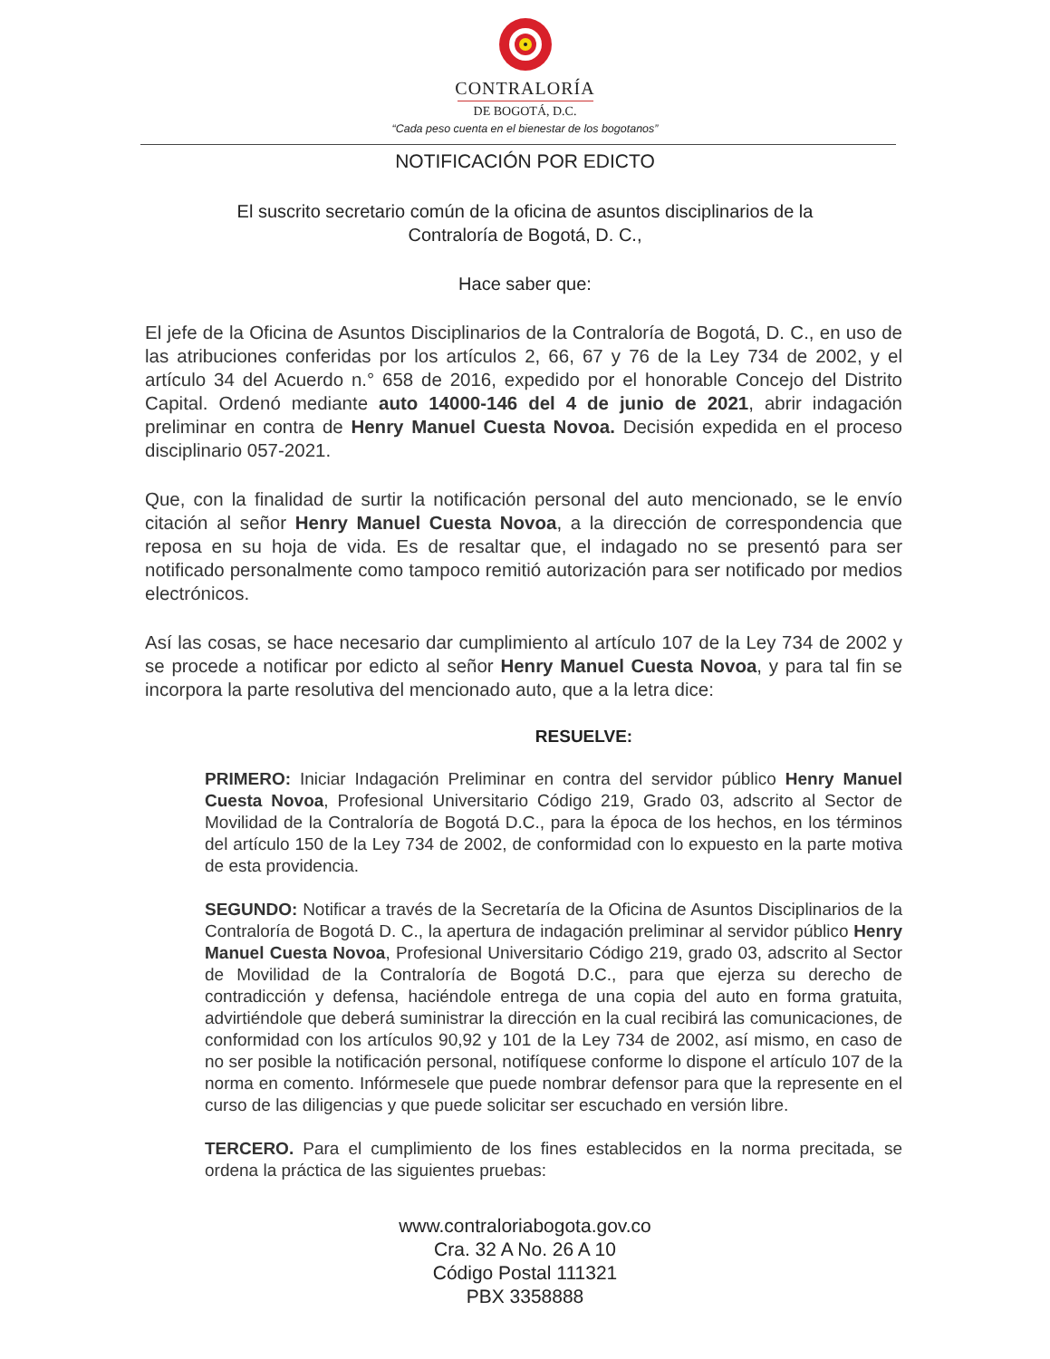CONTRALORÍA
DE BOGOTÁ, D.C.
“Cada peso cuenta en el bienestar de los bogotanos”
NOTIFICACIÓN POR EDICTO
El suscrito secretario común de la oficina de asuntos disciplinarios de la
Contraloría de Bogotá, D. C.,
Hace saber que:
El jefe de la Oficina de Asuntos Disciplinarios de la Contraloría de Bogotá, D. C., en uso de las atribuciones conferidas por los artículos 2, 66, 67 y 76 de la Ley 734 de 2002, y el artículo 34 del Acuerdo n.° 658 de 2016, expedido por el honorable Concejo del Distrito Capital. Ordenó mediante auto 14000-146 del 4 de junio de 2021, abrir indagación preliminar en contra de Henry Manuel Cuesta Novoa. Decisión expedida en el proceso disciplinario 057-2021.
Que, con la finalidad de surtir la notificación personal del auto mencionado, se le envío citación al señor Henry Manuel Cuesta Novoa, a la dirección de correspondencia que reposa en su hoja de vida. Es de resaltar que, el indagado no se presentó para ser notificado personalmente como tampoco remitió autorización para ser notificado por medios electrónicos.
Así las cosas, se hace necesario dar cumplimiento al artículo 107 de la Ley 734 de 2002 y se procede a notificar por edicto al señor Henry Manuel Cuesta Novoa, y para tal fin se incorpora la parte resolutiva del mencionado auto, que a la letra dice:
RESUELVE:
PRIMERO: Iniciar Indagación Preliminar en contra del servidor público Henry Manuel Cuesta Novoa, Profesional Universitario Código 219, Grado 03, adscrito al Sector de Movilidad de la Contraloría de Bogotá D.C., para la época de los hechos, en los términos del artículo 150 de la Ley 734 de 2002, de conformidad con lo expuesto en la parte motiva de esta providencia.
SEGUNDO: Notificar a través de la Secretaría de la Oficina de Asuntos Disciplinarios de la Contraloría de Bogotá D. C., la apertura de indagación preliminar al servidor público Henry Manuel Cuesta Novoa, Profesional Universitario Código 219, grado 03, adscrito al Sector de Movilidad de la Contraloría de Bogotá D.C., para que ejerza su derecho de contradicción y defensa, haciéndole entrega de una copia del auto en forma gratuita, advirtiéndole que deberá suministrar la dirección en la cual recibirá las comunicaciones, de conformidad con los artículos 90,92 y 101 de la Ley 734 de 2002, así mismo, en caso de no ser posible la notificación personal, notifíquese conforme lo dispone el artículo 107 de la norma en comento. Infórmesele que puede nombrar defensor para que la represente en el curso de las diligencias y que puede solicitar ser escuchado en versión libre.
TERCERO. Para el cumplimiento de los fines establecidos en la norma precitada, se ordena la práctica de las siguientes pruebas:
www.contraloriabogota.gov.co
Cra. 32 A No. 26 A 10
Código Postal 111321
PBX 3358888